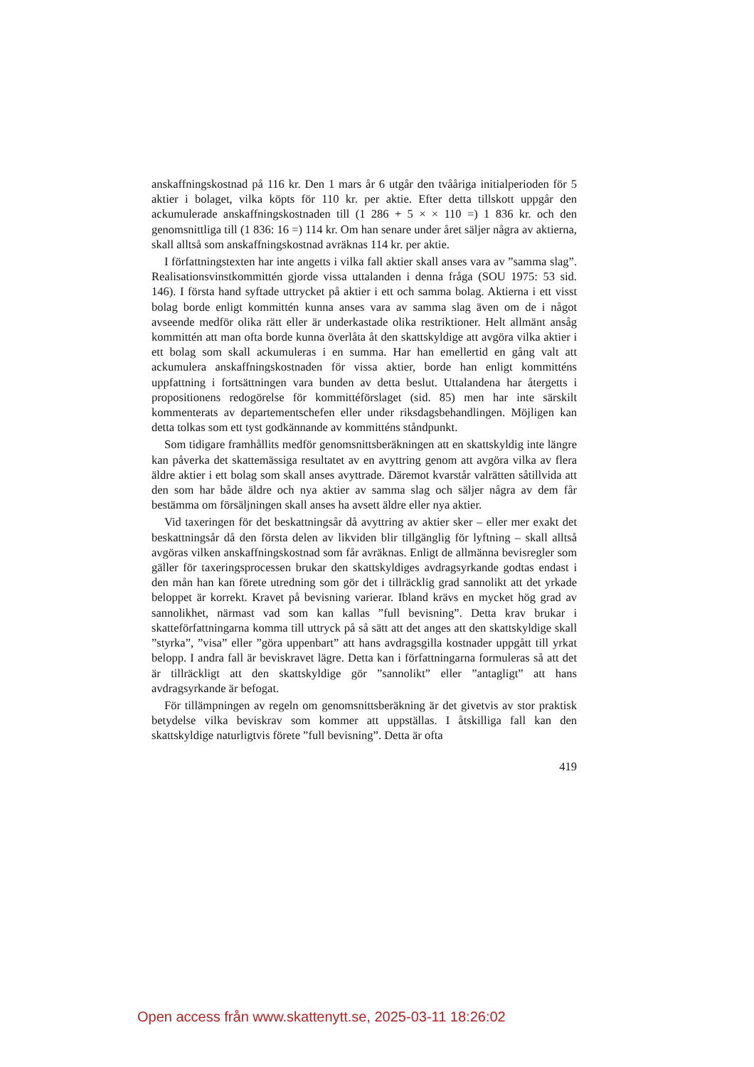anskaffningskostnad på 116 kr. Den 1 mars år 6 utgår den tvååriga initialperioden för 5 aktier i bolaget, vilka köpts för 110 kr. per aktie. Efter detta tillskott uppgår den ackumulerade anskaffningskostnaden till (1 286 + 5 × × 110 =) 1 836 kr. och den genomsnittliga till (1 836: 16 =) 114 kr. Om han senare under året säljer några av aktierna, skall alltså som anskaffningskostnad avräknas 114 kr. per aktie.
I författningstexten har inte angetts i vilka fall aktier skall anses vara av ”samma slag”. Realisationsvinstkommittén gjorde vissa uttalanden i denna fråga (SOU 1975: 53 sid. 146). I första hand syftade uttrycket på aktier i ett och samma bolag. Aktierna i ett visst bolag borde enligt kommittén kunna anses vara av samma slag även om de i något avseende medför olika rätt eller är underkastade olika restriktioner. Helt allmänt ansåg kommittén att man ofta borde kunna överlåta åt den skattskyldige att avgöra vilka aktier i ett bolag som skall ackumuleras i en summa. Har han emellertid en gång valt att ackumulera anskaffningskostnaden för vissa aktier, borde han enligt kommitténs uppfattning i fortsättningen vara bunden av detta beslut. Uttalandena har återgetts i propositionens redogörelse för kommittéförslaget (sid. 85) men har inte särskilt kommenterats av departementschefen eller under riksdagsbehandlingen. Möjligen kan detta tolkas som ett tyst godkännande av kommitténs ståndpunkt.
Som tidigare framhållits medför genomsnittsberäkningen att en skattskyldig inte längre kan påverka det skattemässiga resultatet av en avyttring genom att avgöra vilka av flera äldre aktier i ett bolag som skall anses avyttrade. Däremot kvarstår valrätten såtillvida att den som har både äldre och nya aktier av samma slag och säljer några av dem får bestämma om försäljningen skall anses ha avsett äldre eller nya aktier.
Vid taxeringen för det beskattningsår då avyttring av aktier sker – eller mer exakt det beskattningsår då den första delen av likviden blir tillgänglig för lyftning – skall alltså avgöras vilken anskaffningskostnad som får avräknas. Enligt de allmänna bevisregler som gäller för taxeringsprocessen brukar den skattskyldiges avdragsyrkande godtas endast i den mån han kan förete utredning som gör det i tillräcklig grad sannolikt att det yrkade beloppet är korrekt. Kravet på bevisning varierar. Ibland krävs en mycket hög grad av sannolikhet, närmast vad som kan kallas ”full bevisning”. Detta krav brukar i skatteförfattningarna komma till uttryck på så sätt att det anges att den skattskyldige skall ”styrka”, ”visa” eller ”göra uppenbart” att hans avdragsgilla kostnader uppgått till yrkat belopp. I andra fall är beviskravet lägre. Detta kan i författningarna formuleras så att det är tillräckligt att den skattskyldige gör ”sannolikt” eller ”antagligt” att hans avdragsyrkande är befogat.
För tillämpningen av regeln om genomsnittsberäkning är det givetvis av stor praktisk betydelse vilka beviskrav som kommer att uppställas. I åtskilliga fall kan den skattskyldige naturligtvis förete ”full bevisning”. Detta är ofta
419
Open access från www.skattenytt.se, 2025-03-11 18:26:02